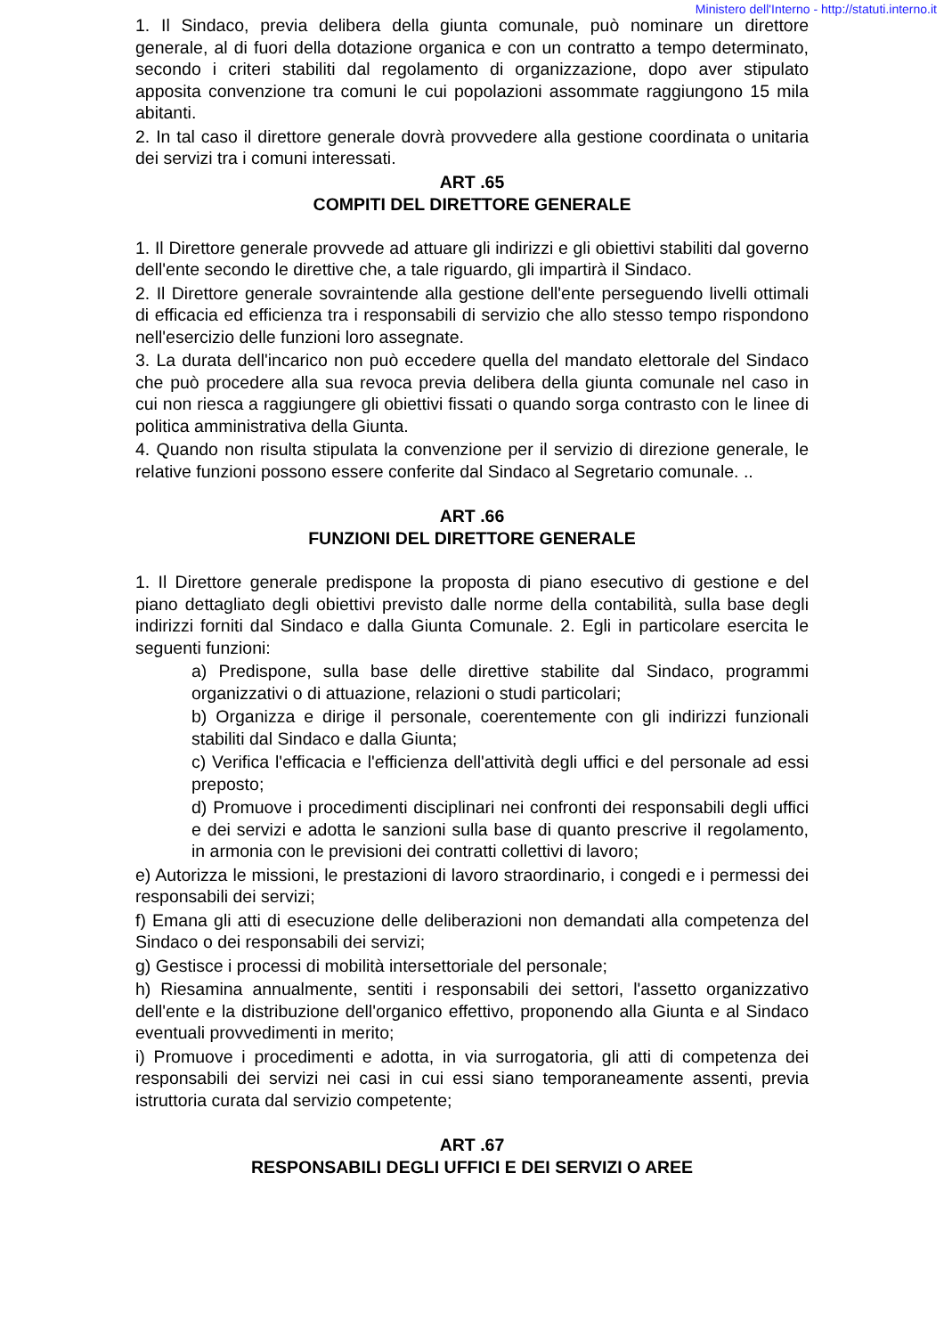Ministero dell'Interno - http://statuti.interno.it
1. Il Sindaco, previa delibera della giunta comunale, può nominare un direttore generale, al di fuori della dotazione organica e con un contratto a tempo determinato, secondo i criteri stabiliti dal regolamento di organizzazione, dopo aver stipulato apposita convenzione tra comuni le cui popolazioni assommate raggiungono 15 mila abitanti.
2. In tal caso il direttore generale dovrà provvedere alla gestione coordinata o unitaria dei servizi tra i comuni interessati.
ART .65
COMPITI DEL DIRETTORE GENERALE
1. Il Direttore generale provvede ad attuare gli indirizzi e gli obiettivi stabiliti dal governo dell'ente secondo le direttive che, a tale riguardo, gli impartirà il Sindaco.
2. Il Direttore generale sovraintende alla gestione dell'ente perseguendo livelli ottimali di efficacia ed efficienza tra i responsabili di servizio che allo stesso tempo rispondono nell'esercizio delle funzioni loro assegnate.
3. La durata dell'incarico non può eccedere quella del mandato elettorale del Sindaco che può procedere alla sua revoca previa delibera della giunta comunale nel caso in cui non riesca a raggiungere gli obiettivi fissati o quando sorga contrasto con le linee di politica amministrativa della Giunta.
4. Quando non risulta stipulata la convenzione per il servizio di direzione generale, le relative funzioni possono essere conferite dal Sindaco al Segretario comunale. ..
ART .66
FUNZIONI DEL DIRETTORE GENERALE
1. Il Direttore generale predispone la proposta di piano esecutivo di gestione e del piano dettagliato degli obiettivi previsto dalle norme della contabilità, sulla base degli indirizzi forniti dal Sindaco e dalla Giunta Comunale. 2. Egli in particolare esercita le seguenti funzioni:
a) Predispone, sulla base delle direttive stabilite dal Sindaco, programmi organizzativi o di attuazione, relazioni o studi particolari;
b) Organizza e dirige il personale, coerentemente con gli indirizzi funzionali stabiliti dal Sindaco e dalla Giunta;
c) Verifica l'efficacia e l'efficienza dell'attività degli uffici e del personale ad essi preposto;
d) Promuove i procedimenti disciplinari nei confronti dei responsabili degli uffici e dei servizi e adotta le sanzioni sulla base di quanto prescrive il regolamento, in armonia con le previsioni dei contratti collettivi di lavoro;
e) Autorizza le missioni, le prestazioni di lavoro straordinario, i congedi e i permessi dei responsabili dei servizi;
f) Emana gli atti di esecuzione delle deliberazioni non demandati alla competenza del Sindaco o dei responsabili dei servizi;
g) Gestisce i processi di mobilità intersettoriale del personale;
h) Riesamina annualmente, sentiti i responsabili dei settori, l'assetto organizzativo dell'ente e la distribuzione dell'organico effettivo, proponendo alla Giunta e al Sindaco eventuali provvedimenti in merito;
i) Promuove i procedimenti e adotta, in via surrogatoria, gli atti di competenza dei responsabili dei servizi nei casi in cui essi siano temporaneamente assenti, previa istruttoria curata dal servizio competente;
ART .67
RESPONSABILI DEGLI UFFICI E DEI SERVIZI O AREE